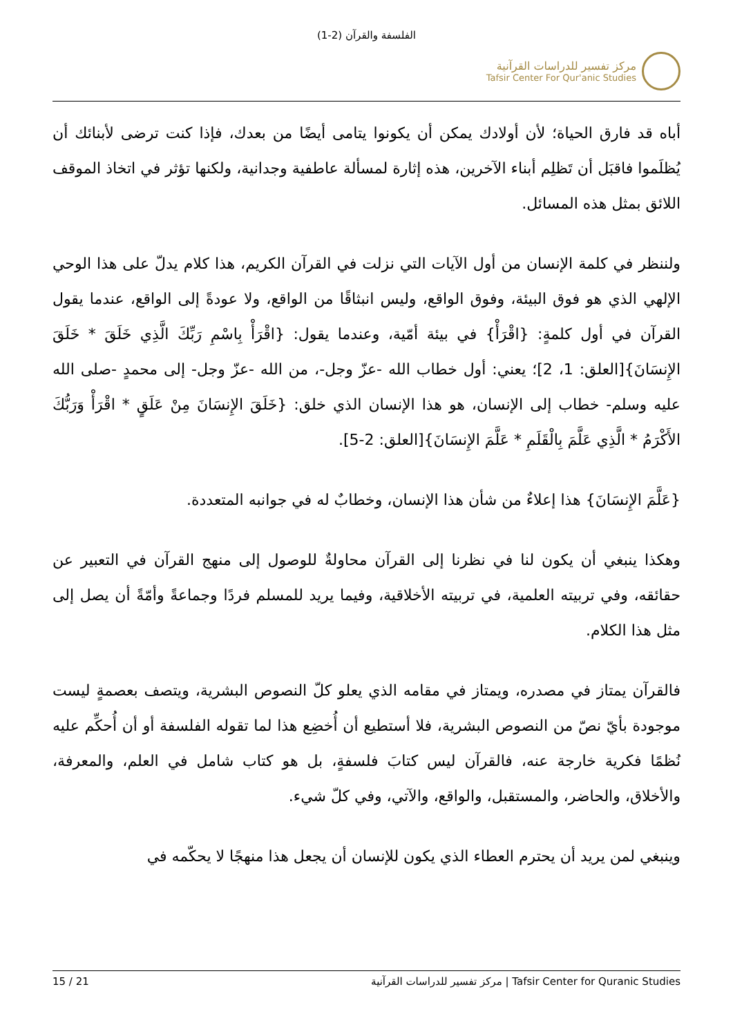الفلسفة والقرآن (2-1)
مركز تفسير للدراسات القرآنية
Tafsir Center For Qur'anic Studies
أباه قد فارق الحياة؛ لأن أولادك يمكن أن يكونوا يتامى أيضًا من بعدك، فإذا كنت ترضى لأبنائك أن يُظلَموا فاقبَل أن تَظلِم أبناء الآخرين، هذه إثارة لمسألة عاطفية وجدانية، ولكنها تؤثر في اتخاذ الموقف اللائق بمثل هذه المسائل.
ولننظر في كلمة الإنسان من أول الآيات التي نزلت في القرآن الكريم، هذا كلام يدلّ على هذا الوحي الإلهي الذي هو فوق البيئة، وفوق الواقع، وليس انبثاقًا من الواقع، ولا عودةً إلى الواقع، عندما يقول القرآن في أول كلمةٍ: {اقْرَأْ} في بيئة أمّية، وعندما يقول: {اقْرَأْ بِاسْمِ رَبِّكَ الَّذِي خَلَقَ * خَلَقَ الإِنسَانَ}[العلق: 1، 2]؛ يعني: أول خطاب الله -عزّ وجل-، من الله -عزّ وجل- إلى محمدٍ -صلى الله عليه وسلم- خطاب إلى الإنسان، هو هذا الإنسان الذي خلق: {خَلَقَ الإِنسَانَ مِنْ عَلَقٍ * اقْرَأْ وَرَبُّكَ الأَكْرَمُ * الَّذِي عَلَّمَ بِالْقَلَمِ * عَلَّمَ الإِنسَانَ}[العلق: 2-5].
{عَلَّمَ الإِنسَانَ} هذا إعلاءٌ من شأن هذا الإنسان، وخطابٌ له في جوانبه المتعددة.
وهكذا ينبغي أن يكون لنا في نظرنا إلى القرآن محاولةٌ للوصول إلى منهج القرآن في التعبير عن حقائقه، وفي تربيته العلمية، في تربيته الأخلاقية، وفيما يريد للمسلم فردًا وجماعةً وأمّةً أن يصل إلى مثل هذا الكلام.
فالقرآن يمتاز في مصدره، ويمتاز في مقامه الذي يعلو كلّ النصوص البشرية، ويتصف بعصمةٍ ليست موجودة بأيّ نصّ من النصوص البشرية، فلا أستطيع أن أُخضِع هذا لما تقوله الفلسفة أو أن أُحكِّم عليه نُظمًا فكرية خارجة عنه، فالقرآن ليس كتابَ فلسفةٍ، بل هو كتاب شامل في العلم، والمعرفة، والأخلاق، والحاضر، والمستقبل، والواقع، والآتي، وفي كلّ شيء.
وينبغي لمن يريد أن يحترم العطاء الذي يكون للإنسان أن يجعل هذا منهجًا لا يحكّمه في
15 / 21 مركز تفسير للدراسات القرآنية | Tafsir Center for Quranic Studies